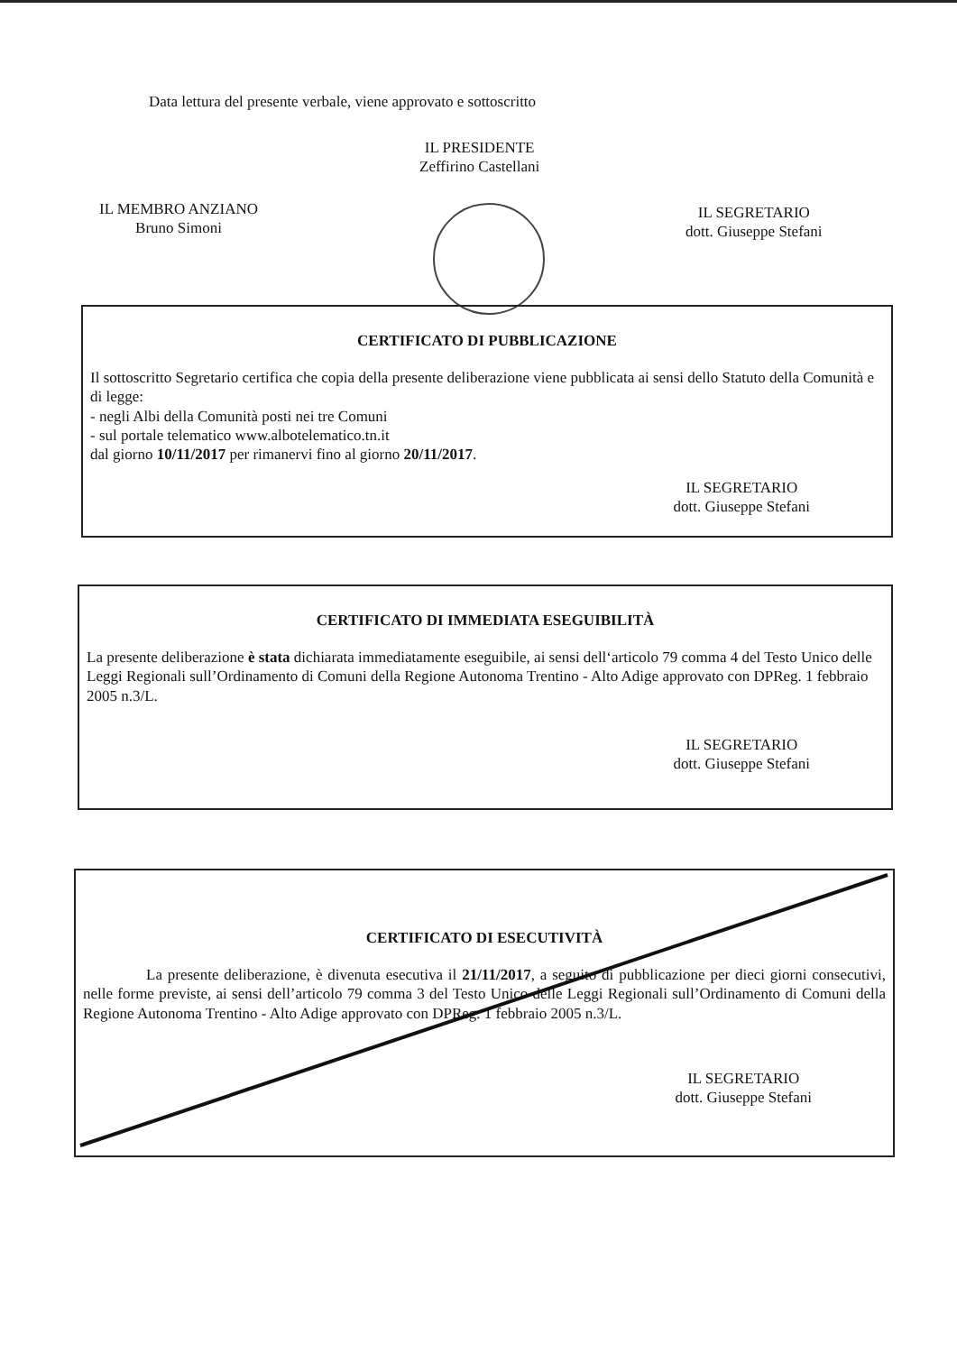Data lettura del presente verbale, viene approvato e sottoscritto
IL PRESIDENTE
Zeffirino Castellani
IL MEMBRO ANZIANO
Bruno Simoni
IL SEGRETARIO
dott. Giuseppe Stefani
CERTIFICATO DI PUBBLICAZIONE
Il sottoscritto Segretario certifica che copia della presente deliberazione viene pubblicata ai sensi dello Statuto della Comunità e di legge:
- negli Albi della Comunità posti nei tre Comuni
- sul portale telematico www.albotelematico.tn.it
dal giorno 10/11/2017 per rimanervi fino al giorno 20/11/2017.
IL SEGRETARIO
dott. Giuseppe Stefani
CERTIFICATO DI IMMEDIATA ESEGUIBILITÀ
La presente deliberazione è stata dichiarata immediatamente eseguibile, ai sensi dell‘articolo 79 comma 4 del Testo Unico delle Leggi Regionali sull’Ordinamento di Comuni della Regione Autonoma Trentino - Alto Adige approvato con DPReg. 1 febbraio 2005 n.3/L.
IL SEGRETARIO
dott. Giuseppe Stefani
CERTIFICATO DI ESECUTIVITÀ
La presente deliberazione, è divenuta esecutiva il 21/11/2017, a seguito di pubblicazione per dieci giorni consecutivi, nelle forme previste, ai sensi dell’articolo 79 comma 3 del Testo Unico delle Leggi Regionali sull’Ordinamento di Comuni della Regione Autonoma Trentino - Alto Adige approvato con DPReg. 1 febbraio 2005 n.3/L.
IL SEGRETARIO
dott. Giuseppe Stefani